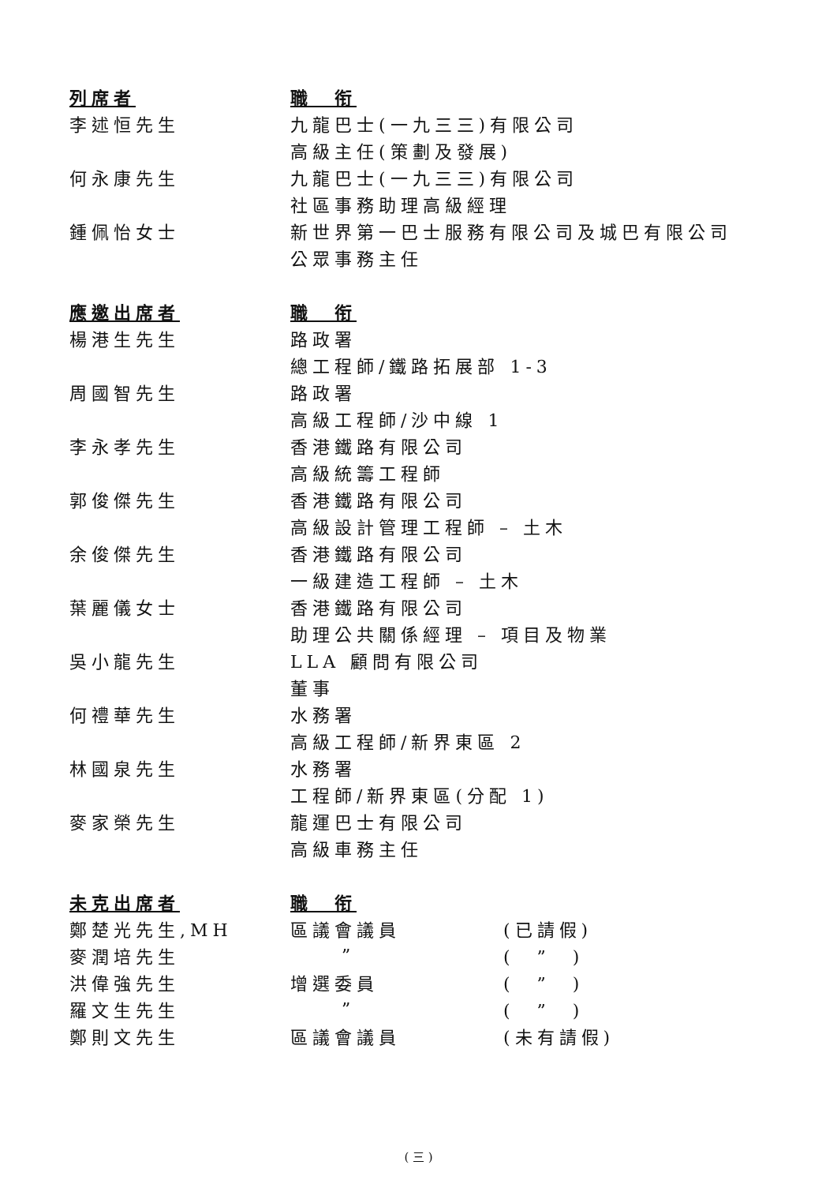| 列席者 | 職 衔 | |
| --- | --- | --- |
| 李述恒先生 | 九龍巴士(一九三三)有限公司 | |
| | 高級主任(策劃及發展) | |
| 何永康先生 | 九龍巴士(一九三三)有限公司 | |
| | 社區事務助理高級經理 | |
| 鍾佩怡女士 | 新世界第一巴士服務有限公司及城巴有限公司 | |
| | 公眾事務主任 | |
| 應邀出席者 | 職 衔 | |
| 楊港生先生 | 路政署 | |
| | 總工程師/鐵路拓展部 1-3 | |
| 周國智先生 | 路政署 | |
| | 高級工程師/沙中線 1 | |
| 李永孝先生 | 香港鐵路有限公司 | |
| | 高級統籌工程師 | |
| 郭俊傑先生 | 香港鐵路有限公司 | |
| | 高級設計管理工程師 – 土木 | |
| 余俊傑先生 | 香港鐵路有限公司 | |
| | 一級建造工程師 – 土木 | |
| 葉麗儀女士 | 香港鐵路有限公司 | |
| | 助理公共關係經理 – 項目及物業 | |
| 吳小龍先生 | LLA 顧問有限公司 | |
| | 董事 | |
| 何禮華先生 | 水務署 | |
| | 高級工程師/新界東區 2 | |
| 林國泉先生 | 水務署 | |
| | 工程師/新界東區(分配 1) | |
| 麥家榮先生 | 龍運巴士有限公司 | |
| | 高級車務主任 | |
| 未克出席者 | 職 衔 | |
| 鄭楚光先生,MH | 區議會議員 | (已請假) |
| 麥潤培先生 | ” | ( ” ) |
| 洪偉強先生 | 增選委員 | ( ” ) |
| 羅文生先生 | ” | ( ” ) |
| 鄭則文先生 | 區議會議員 | (未有請假) |
( 三 )